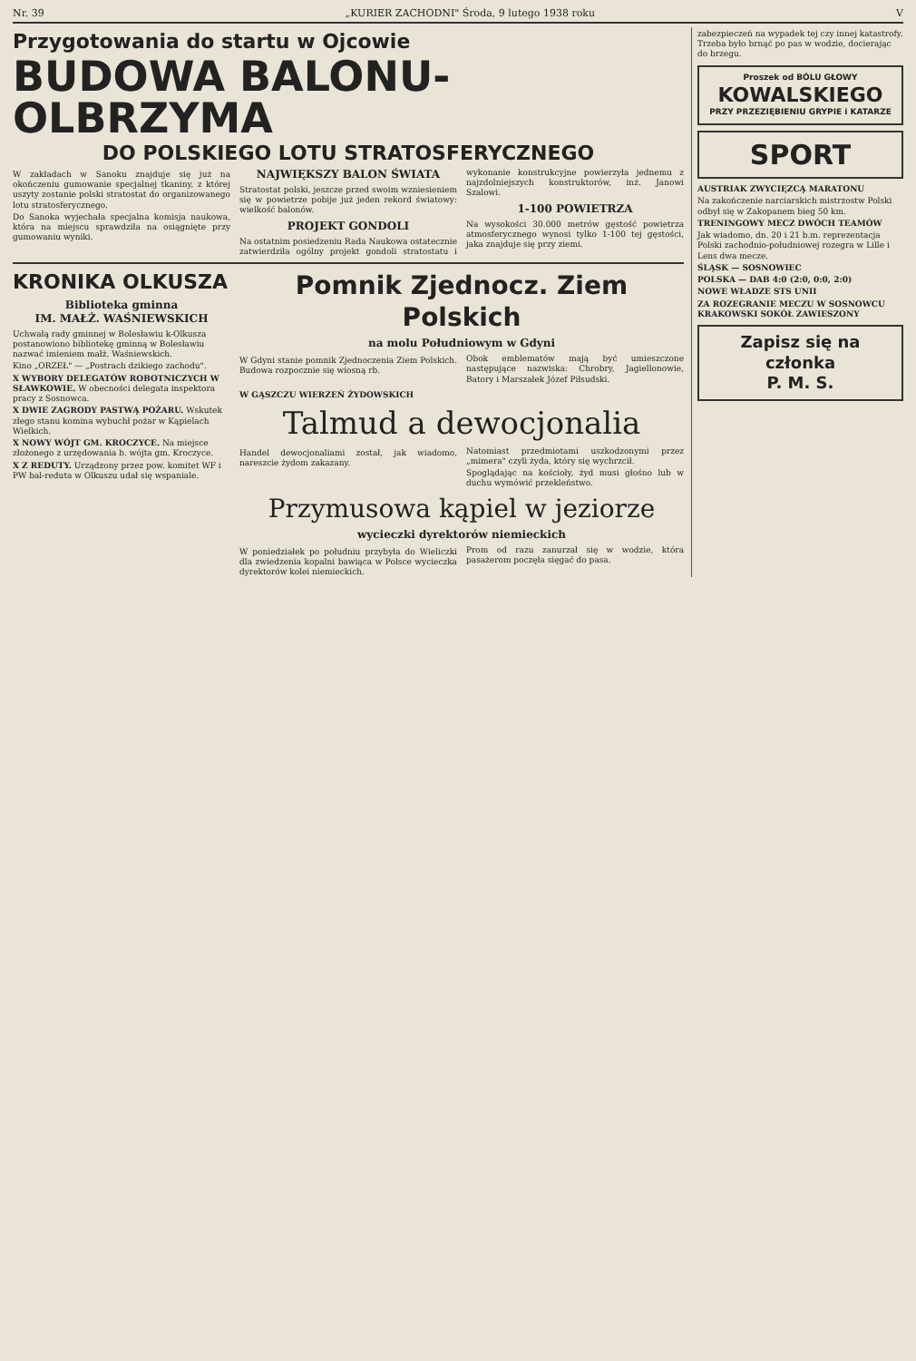Nr. 39 „KURIER ZACHODNI" Środa, 9 lutego 1938 roku V
Przygotowania do startu w Ojcowie
BUDOWA BALONU-OLBRZYMA
DO POLSKIEGO LOTU STRATOSFERYCZNEGO
W zakładach w Sanoku znajduje się już na okończeniu gumowanie specjalnej tkaniny, z której uszyty zostanie polski stratostat do organizowanego lotu stratosferycznego.
Do Sanoka wyjechała specjalna komisja naukowa, która na miejscu sprawdziła na osiągnięte przy gumowaniu wyniki.
NAJWIĘKSZY BALON ŚWIATA
Stratostat polski, jeszcze przed swoim wzniesieniem się w powietrze pobije już jeden rekord światowy: wielkość balonów.
PROJEKT GONDOLI
Na ostatnim posiedzeniu Rada Naukowa ostatecznie zatwierdziła ogólny projekt gondoli stratostatu i wykonanie konstrukcyjne powierzyła jednemu z najzdolniejszych konstruktorów, inż. Janowi Szalowi.
1-100 POWIETRZA
Na wysokości 30.000 metrów gęstość powietrza atmosferycznego wynosi tylko 1-100 tej gęstości, jaka znajduje się przy ziemi.
KRONIKA OLKUSZA
Biblioteka gminna
IM. MAŁŻ. WAŚNIEWSKICH
Uchwałą rady gminnej w Bolesławiu k-Olkusza postanowiono bibliotekę gminną w Bolesławiu nazwać imieniem małż. Waśniewskich.
Kino „ORZEŁ" — „Postrach dzikiego zachodu".
X WYBORY DELEGATÓW ROBOTNICZYCH W SŁAWKOWIE. W obecności delegata inspektora pracy z Sosnowca.
X DWIE ZAGRODY PASTWĄ POŻARU. Wskutek złego stanu komina wybuchł pożar w Kąpielach Wielkich.
X NOWY WÓJT GM. KROCZYCE. Na miejsce złożonego z urzędowania b. wójta gm. Kroczyce.
X Z REDUTY. Urządzony przez pow. komitet WF i PW bal-reduta w Olkuszu udał się wspaniale.
Pomnik Zjednocz. Ziem Polskich
na molu Południowym w Gdyni
W Gdyni stanie pomnik Zjednoczenia Ziem Polskich. Budowa rozpocznie się wiosną rb.
Obok emblematów mają być umieszczone następujące nazwiska: Chrobry, Jagiellonowie, Batory i Marszałek Józef Piłsudski.
W GĄSZCZU WIERZEŃ ŻYDOWSKICH
Talmud a dewocjonalia
Handel dewocjonaliami został, jak wiadomo, nareszcie żydom zakazany.
Natomiast przedmiotami uszkodzonymi przez „mimera" czyli żyda, który się wychrzcił.
Spoglądając na kościoły, żyd musi głośno lub w duchu wymówić przekleństwo.
Przymusowa kąpiel w jeziorze
wycieczki dyrektorów niemieckich
W poniedziałek po południu przybyła do Wieliczki dla zwiedzenia kopalni bawiąca w Polsce wycieczka dyrektorów kolei niemieckich.
Prom od razu zanurzał się w wodzie, która pasażerom poczęła sięgać do pasa.
zabezpieczeń na wypadek tej czy innej katastrofy. Trzeba było brnąć po pas w wodzie, docierając do brzegu.
Proszek od BÓLU GŁOWY
KOWALSKIEGO
PRZY PRZEZIĘBIENIU GRYPIE i KATARZE
SPORT
AUSTRIAK ZWYCIĘZCĄ MARATONU
Na zakończenie narciarskich mistrzostw Polski odbył się w Zakopanem bieg 50 km.
TRENINGOWY MECZ DWÓCH TEAMÓW
Jak wiadomo, dn. 20 i 21 b.m. reprezentacja Polski zachodnio-południowej rozegra w Lille i Lens dwa mecze.
ŚLĄSK — SOSNOWIEC
POLSKA — DAB 4:0 (2:0, 0:0, 2:0)
NOWE WŁADZE STS UNII
ZA ROZEGRANIE MECZU W SOSNOWCU KRAKOWSKI SOKÓŁ ZAWIESZONY
Zapisz się na członka
P. M. S.